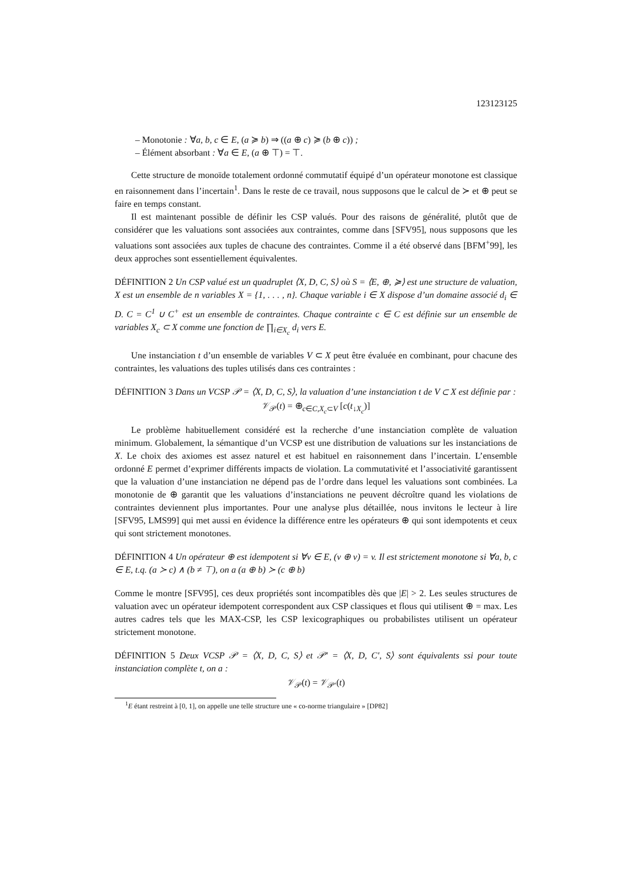123123125
– Monotonie : ∀a, b, c ∈ E, (a ≽ b) ⇒ ((a ⊕ c) ≽ (b ⊕ c)) ;
– Élément absorbant : ∀a ∈ E, (a ⊕ ⊤) = ⊤.
Cette structure de monoïde totalement ordonné commutatif équipé d’un opérateur monotone est classique en raisonnement dans l’incertain<sup>1</sup>. Dans le reste de ce travail, nous supposons que le calcul de ≻ et ⊕ peut se faire en temps constant.
Il est maintenant possible de définir les CSP valués. Pour des raisons de généralité, plutôt que de considérer que les valuations sont associées aux contraintes, comme dans [SFV95], nous supposons que les valuations sont associées aux tuples de chacune des contraintes. Comme il a été observé dans [BFM<sup>+</sup>99], les deux approches sont essentiellement équivalentes.
DÉFINITION 2 Un CSP valué est un quadruplet ⟨X, D, C, S⟩ où S = ⟨E, ⊕, ≽⟩ est une structure de valuation, X est un ensemble de n variables X = {1, . . . , n}. Chaque variable i ∈ X dispose d’un domaine associé d<sub>i</sub> ∈ D. C = C<sup>1</sup> ∪ C<sup>+</sup> est un ensemble de contraintes. Chaque contrainte c ∈ C est définie sur un ensemble de variables X<sub>c</sub> ⊂ X comme une fonction de ∏<sub>i∈X<sub>c</sub></sub> d<sub>i</sub> vers E.
Une instanciation t d’un ensemble de variables V ⊂ X peut être évaluée en combinant, pour chacune des contraintes, les valuations des tuples utilisés dans ces contraintes :
DÉFINITION 3 Dans un VCSP 𝒫 = ⟨X, D, C, S⟩, la valuation d’une instanciation t de V ⊂ X est définie par :
𝒱<sub>𝒫</sub>(t) = ⊕<sub>c∈C,X<sub>c</sub>⊂V</sub> [c(t<sub>↓X<sub>c</sub></sub>)]
Le problème habituellement considéré est la recherche d’une instanciation complète de valuation minimum. Globalement, la sémantique d’un VCSP est une distribution de valuations sur les instanciations de X. Le choix des axiomes est assez naturel et est habituel en raisonnement dans l’incertain. L’ensemble ordonné E permet d’exprimer différents impacts de violation. La commutativité et l’associativité garantissent que la valuation d’une instanciation ne dépend pas de l’ordre dans lequel les valuations sont combinées. La monotonie de ⊕ garantit que les valuations d’instanciations ne peuvent décroître quand les violations de contraintes deviennent plus importantes. Pour une analyse plus détaillée, nous invitons le lecteur à lire [SFV95, LMS99] qui met aussi en évidence la différence entre les opérateurs ⊕ qui sont idempotents et ceux qui sont strictement monotones.
DÉFINITION 4 Un opérateur ⊕ est idempotent si ∀v ∈ E, (v ⊕ v) = v. Il est strictement monotone si ∀a, b, c ∈ E, t.q. (a ≻ c) ∧ (b ≠ ⊤), on a (a ⊕ b) ≻ (c ⊕ b)
Comme le montre [SFV95], ces deux propriétés sont incompatibles dès que |E| > 2. Les seules structures de valuation avec un opérateur idempotent correspondent aux CSP classiques et flous qui utilisent ⊕ = max. Les autres cadres tels que les MAX-CSP, les CSP lexicographiques ou probabilistes utilisent un opérateur strictement monotone.
DÉFINITION 5 Deux VCSP 𝒫 = ⟨X, D, C, S⟩ et 𝒫′ = ⟨X, D, C′, S⟩ sont équivalents ssi pour toute instanciation complète t, on a :
𝒱<sub>𝒫</sub>(t) = 𝒱<sub>𝒫′</sub>(t)
<sup>1</sup> E étant restreint à [0, 1], on appelle une telle structure une « co-norme triangulaire » [DP82]